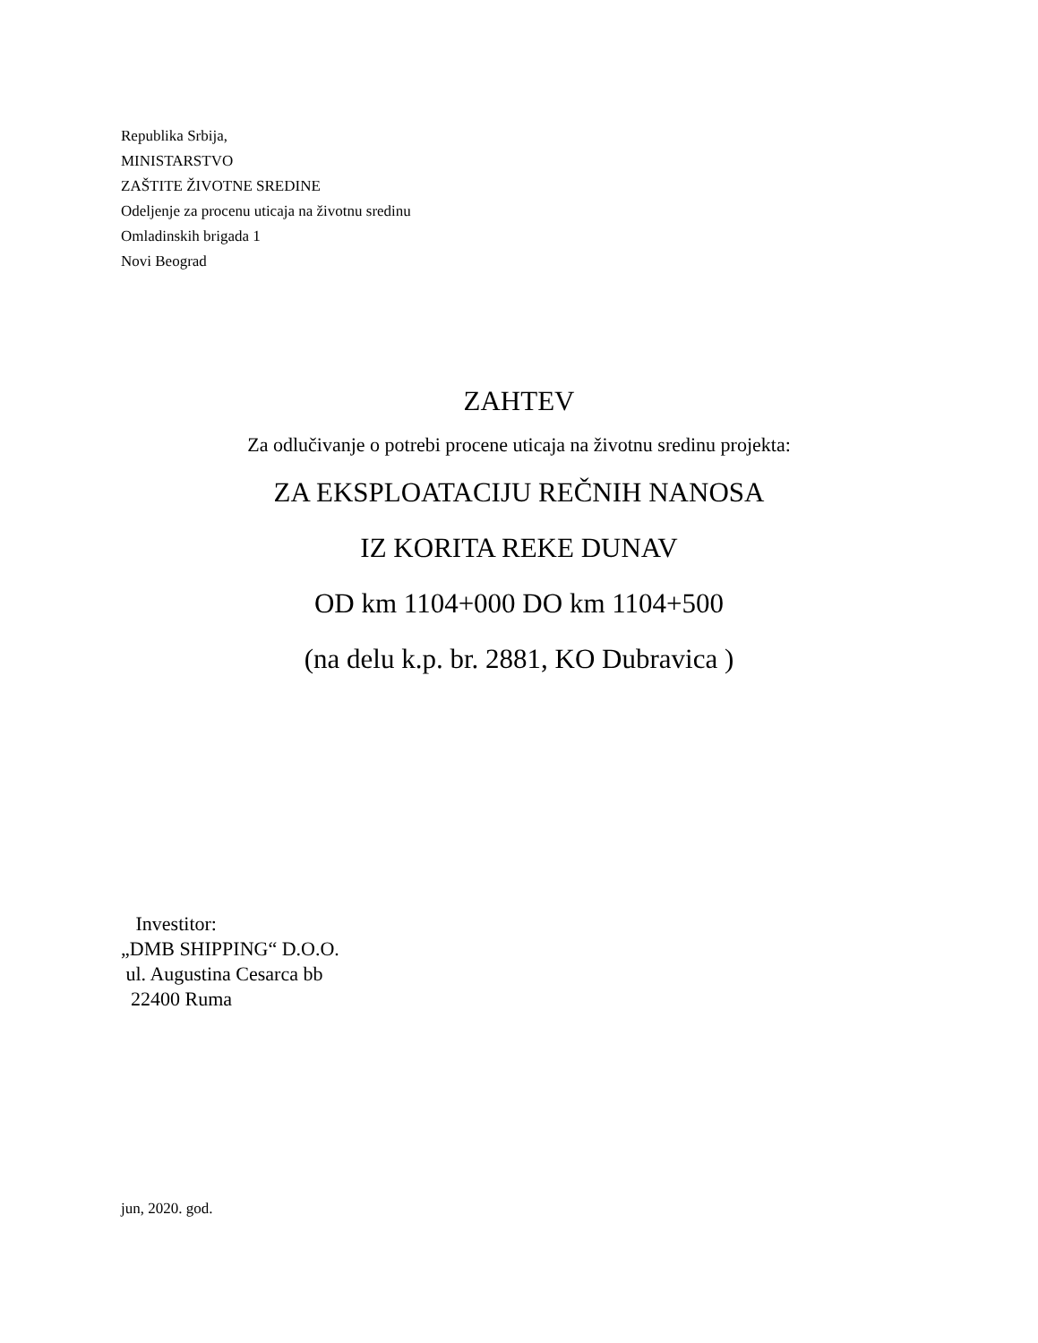Republika Srbija,
MINISTARSTVO
ZAŠTITE ŽIVOTNE SREDINE
Odeljenje za procenu uticaja na životnu sredinu
Omladinskih brigada 1
Novi Beograd
ZAHTEV
Za odlučivanje o potrebi procene uticaja na životnu sredinu projekta:
ZA EKSPLOATACIJU REČNIH NANOSA
IZ KORITA REKE DUNAV
OD km 1104+000 DO km 1104+500
(na delu k.p. br. 2881, KO Dubravica )
Investitor:
„DMB SHIPPING“ D.O.O.
ul. Augustina Cesarca bb
22400 Ruma
jun, 2020. god.